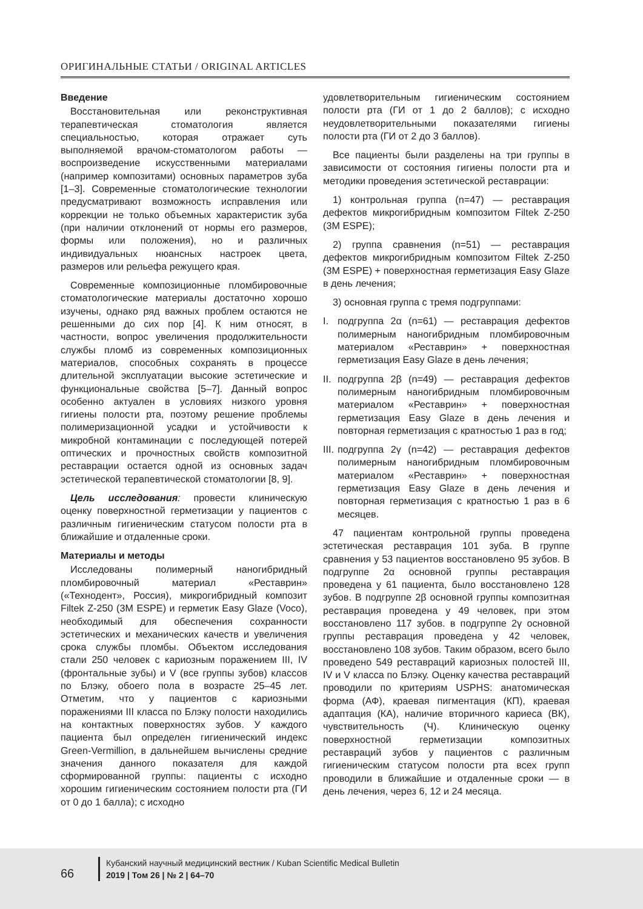ОРИГИНАЛЬНЫЕ СТАТЬИ / ORIGINAL ARTICLES
Введение
Восстановительная или реконструктивная терапевтическая стоматология является специальностью, которая отражает суть выполняемой врачом-стоматологом работы — воспроизведение искусственными материалами (например композитами) основных параметров зуба [1–3]. Современные стоматологические технологии предусматривают возможность исправления или коррекции не только объемных характеристик зуба (при наличии отклонений от нормы его размеров, формы или положения), но и различных индивидуальных нюансных настроек цвета, размеров или рельефа режущего края.
Современные композиционные пломбировочные стоматологические материалы достаточно хорошо изучены, однако ряд важных проблем остаются не решенными до сих пор [4]. К ним относят, в частности, вопрос увеличения продолжительности службы пломб из современных композиционных материалов, способных сохранять в процессе длительной эксплуатации высокие эстетические и функциональные свойства [5–7]. Данный вопрос особенно актуален в условиях низкого уровня гигиены полости рта, поэтому решение проблемы полимеризационной усадки и устойчивости к микробной контаминации с последующей потерей оптических и прочностных свойств композитной реставрации остается одной из основных задач эстетической терапевтической стоматологии [8, 9].
Цель исследования: провести клиническую оценку поверхностной герметизации у пациентов с различным гигиеническим статусом полости рта в ближайшие и отдаленные сроки.
Материалы и методы
Исследованы полимерный наногибридный пломбировочный материал «Реставрин» («Технодент», Россия), микрогибридный композит Filtek Z-250 (3M ESPE) и герметик Easy Glaze (Voco), необходимый для обеспечения сохранности эстетических и механических качеств и увеличения срока службы пломбы. Объектом исследования стали 250 человек с кариозным поражением III, IV (фронтальные зубы) и V (все группы зубов) классов по Блэку, обоего пола в возрасте 25–45 лет. Отметим, что у пациентов с кариозными поражениями III класса по Блэку полости находились на контактных поверхностях зубов. У каждого пациента был определен гигиенический индекс Green-Vermillion, в дальнейшем вычислены средние значения данного показателя для каждой сформированной группы: пациенты с исходно хорошим гигиеническим состоянием полости рта (ГИ от 0 до 1 балла); с исходно
удовлетворительным гигиеническим состоянием полости рта (ГИ от 1 до 2 баллов); с исходно неудовлетворительными показателями гигиены полости рта (ГИ от 2 до 3 баллов).
Все пациенты были разделены на три группы в зависимости от состояния гигиены полости рта и методики проведения эстетической реставрации:
1) контрольная группа (n=47) — реставрация дефектов микрогибридным композитом Filtek Z-250 (3M ESPE);
2) группа сравнения (n=51) — реставрация дефектов микрогибридным композитом Filtek Z-250 (3M ESPE) + поверхностная герметизация Easy Glaze в день лечения;
3) основная группа с тремя подгруппами:
I. подгруппа 2α (n=61) — реставрация дефектов полимерным наногибридным пломбировочным материалом «Реставрин» + поверхностная герметизация Easy Glaze в день лечения;
II. подгруппа 2β (n=49) — реставрация дефектов полимерным наногибридным пломбировочным материалом «Реставрин» + поверхностная герметизация Easy Glaze в день лечения и повторная герметизация с кратностью 1 раз в год;
III. подгруппа 2γ (n=42) — реставрация дефектов полимерным наногибридным пломбировочным материалом «Реставрин» + поверхностная герметизация Easy Glaze в день лечения и повторная герметизация с кратностью 1 раз в 6 месяцев.
47 пациентам контрольной группы проведена эстетическая реставрация 101 зуба. В группе сравнения у 53 пациентов восстановлено 95 зубов. В подгруппе 2α основной группы реставрация проведена у 61 пациента, было восстановлено 128 зубов. В подгруппе 2β основной группы композитная реставрация проведена у 49 человек, при этом восстановлено 117 зубов. в подгруппе 2γ основной группы реставрация проведена у 42 человек, восстановлено 108 зубов. Таким образом, всего было проведено 549 реставраций кариозных полостей III, IV и V класса по Блэку. Оценку качества реставраций проводили по критериям USPHS: анатомическая форма (АФ), краевая пигментация (КП), краевая адаптация (КА), наличие вторичного кариеса (ВК), чувствительность (Ч). Клиническую оценку поверхностной герметизации композитных реставраций зубов у пациентов с различным гигиеническим статусом полости рта всех групп проводили в ближайшие и отдаленные сроки — в день лечения, через 6, 12 и 24 месяца.
66
Кубанский научный медицинский вестник / Kuban Scientific Medical Bulletin
2019 | Том 26 | № 2 | 64–70